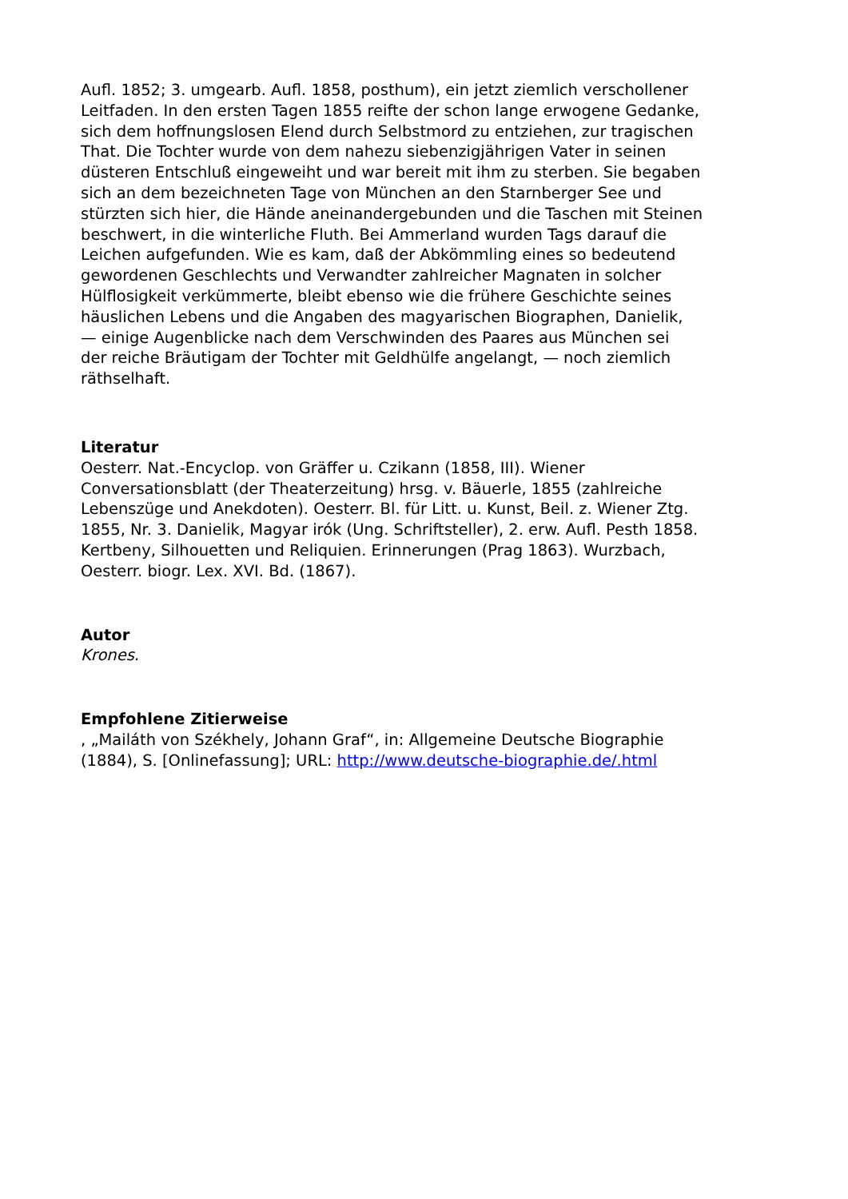Aufl. 1852; 3. umgearb. Aufl. 1858, posthum), ein jetzt ziemlich verschollener
Leitfaden. In den ersten Tagen 1855 reifte der schon lange erwogene Gedanke,
sich dem hoffnungslosen Elend durch Selbstmord zu entziehen, zur tragischen
That. Die Tochter wurde von dem nahezu siebenzigjährigen Vater in seinen
düsteren Entschluß eingeweiht und war bereit mit ihm zu sterben. Sie begaben
sich an dem bezeichneten Tage von München an den Starnberger See und
stürzten sich hier, die Hände aneinandergebunden und die Taschen mit Steinen
beschwert, in die winterliche Fluth. Bei Ammerland wurden Tags darauf die
Leichen aufgefunden. Wie es kam, daß der Abkömmling eines so bedeutend
gewordenen Geschlechts und Verwandter zahlreicher Magnaten in solcher
Hülflosigkeit verkümmerte, bleibt ebenso wie die frühere Geschichte seines
häuslichen Lebens und die Angaben des magyarischen Biographen, Danielik,
— einige Augenblicke nach dem Verschwinden des Paares aus München sei
der reiche Bräutigam der Tochter mit Geldhülfe angelangt, — noch ziemlich
räthselhaft.
Literatur
Oesterr. Nat.-Encyclop. von Gräffer u. Czikann (1858, III). Wiener
Conversationsblatt (der Theaterzeitung) hrsg. v. Bäuerle, 1855 (zahlreiche
Lebenszüge und Anekdoten). Oesterr. Bl. für Litt. u. Kunst, Beil. z. Wiener Ztg.
1855, Nr. 3. Danielik, Magyar irók (Ung. Schriftsteller), 2. erw. Aufl. Pesth 1858.
Kertbeny, Silhouetten und Reliquien. Erinnerungen (Prag 1863). Wurzbach,
Oesterr. biogr. Lex. XVI. Bd. (1867).
Autor
Krones.
Empfohlene Zitierweise
, „Mailáth von Székhely, Johann Graf“, in: Allgemeine Deutsche Biographie
(1884), S. [Onlinefassung]; URL: http://www.deutsche-biographie.de/.html